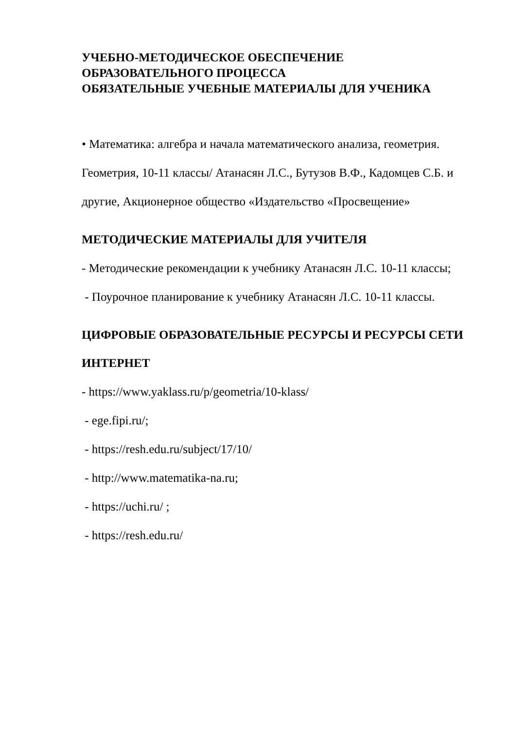УЧЕБНО-МЕТОДИЧЕСКОЕ ОБЕСПЕЧЕНИЕ
ОБРАЗОВАТЕЛЬНОГО ПРОЦЕССА
ОБЯЗАТЕЛЬНЫЕ УЧЕБНЫЕ МАТЕРИАЛЫ ДЛЯ УЧЕНИКА
• Математика: алгебра и начала математического анализа, геометрия.
Геометрия, 10-11 классы/ Атанасян Л.С., Бутузов В.Ф., Кадомцев С.Б. и
другие, Акционерное общество «Издательство «Просвещение»
МЕТОДИЧЕСКИЕ МАТЕРИАЛЫ ДЛЯ УЧИТЕЛЯ
- Методические рекомендации к учебнику Атанасян Л.С. 10-11 классы;
- Поурочное планирование к учебнику Атанасян Л.С. 10-11 классы.
ЦИФРОВЫЕ ОБРАЗОВАТЕЛЬНЫЕ РЕСУРСЫ И РЕСУРСЫ СЕТИ
ИНТЕРНЕТ
- https://www.yaklass.ru/p/geometria/10-klass/
- ege.fipi.ru/;
- https://resh.edu.ru/subject/17/10/
- http://www.matematika-na.ru;
- https://uchi.ru/ ;
- https://resh.edu.ru/